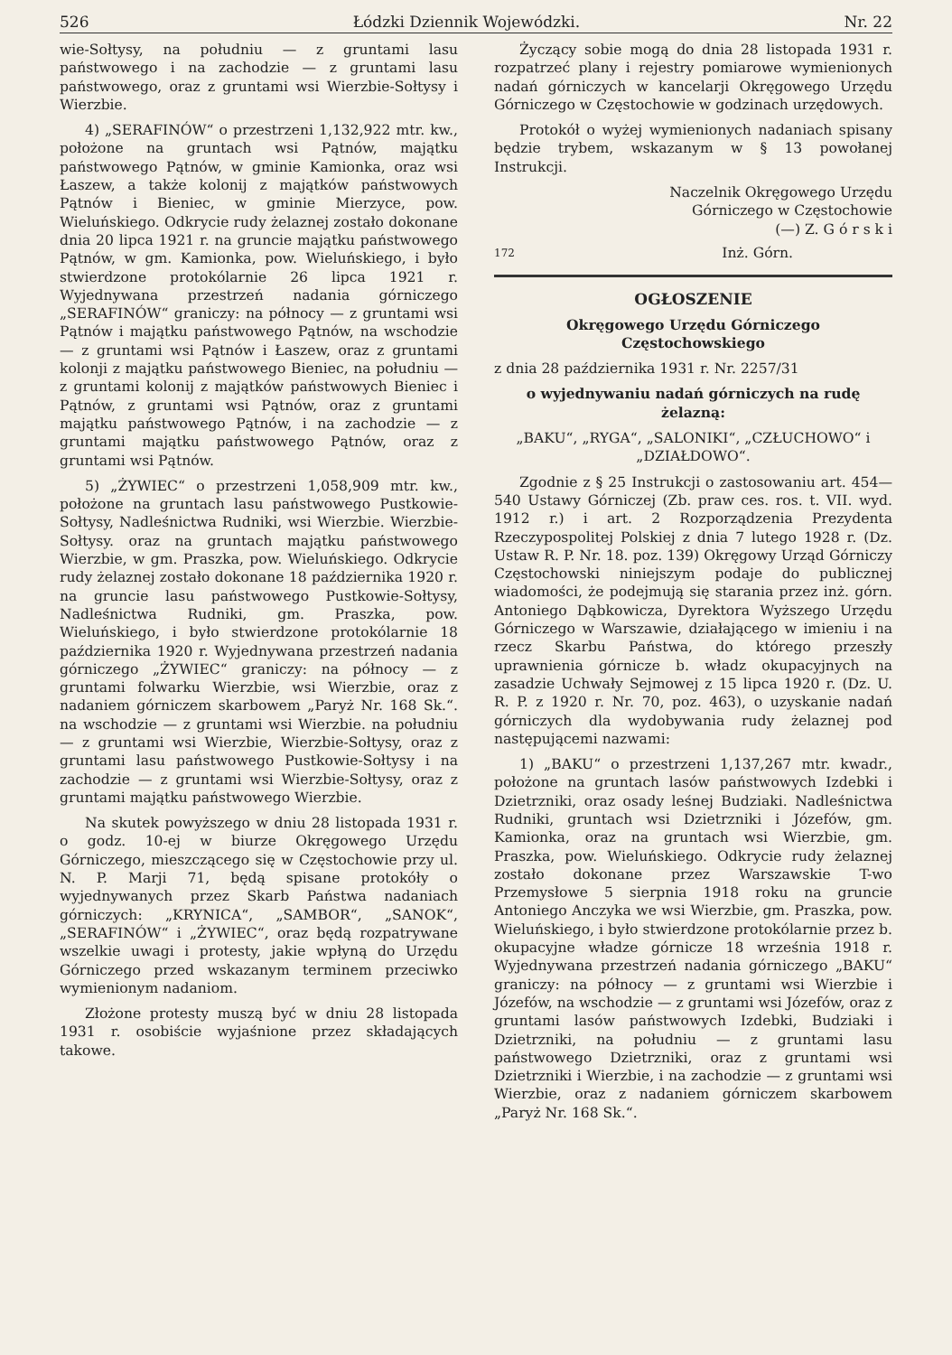526 Łódzki Dziennik Wojewódzki. Nr. 22
wie-Sołtysy, na południu — z gruntami lasu państwowego i na zachodzie — z gruntami lasu państwowego, oraz z gruntami wsi Wierzbie-Sołtysy i Wierzbie.
4) „SERAFINÓW“ o przestrzeni 1,132,922 mtr. kw., położone na gruntach wsi Pątnów, majątku państwowego Pątnów, w gminie Kamionka, oraz wsi Łaszew, a także kolonij z majątków państwowych Pątnów i Bieniec, w gminie Mierzyce, pow. Wieluńskiego. Odkrycie rudy żelaznej zostało dokonane dnia 20 lipca 1921 r. na gruncie majątku państwowego Pątnów, w gm. Kamionka, pow. Wieluńskiego, i było stwierdzone protokólarnie 26 lipca 1921 r. Wyjednywana przestrzeń nadania górniczego „SERAFINÓW“ graniczy: na północy — z gruntami wsi Pątnów i majątku państwowego Pątnów, na wschodzie — z gruntami wsi Pątnów i Łaszew, oraz z gruntami kolonji z majątku państwowego Bieniec, na południu — z gruntami kolonij z majątków państwowych Bieniec i Pątnów, z gruntami wsi Pątnów, oraz z gruntami majątku państwowego Pątnów, i na zachodzie — z gruntami majątku państwowego Pątnów, oraz z gruntami wsi Pątnów.
5) „ŻYWIEC“ o przestrzeni 1,058,909 mtr. kw., położone na gruntach lasu państwowego Pustkowie-Sołtysy, Nadleśnictwa Rudniki, wsi Wierzbie. Wierzbie-Sołtysy. oraz na gruntach majątku państwowego Wierzbie, w gm. Praszka, pow. Wieluńskiego. Odkrycie rudy żelaznej zostało dokonane 18 października 1920 r. na gruncie lasu państwowego Pustkowie-Sołtysy, Nadleśnictwa Rudniki, gm. Praszka, pow. Wieluńskiego, i było stwierdzone protokólarnie 18 października 1920 r. Wyjednywana przestrzeń nadania górniczego „ŻYWIEC“ graniczy: na północy — z gruntami folwarku Wierzbie, wsi Wierzbie, oraz z nadaniem górniczem skarbowem „Paryż Nr. 168 Sk.“. na wschodzie — z gruntami wsi Wierzbie. na południu — z gruntami wsi Wierzbie, Wierzbie-Sołtysy, oraz z gruntami lasu państwowego Pustkowie-Sołtysy i na zachodzie — z gruntami wsi Wierzbie-Sołtysy, oraz z gruntami majątku państwowego Wierzbie.
Na skutek powyższego w dniu 28 listopada 1931 r. o godz. 10-ej w biurze Okręgowego Urzędu Górniczego, mieszczącego się w Częstochowie przy ul. N. P. Marji 71, będą spisane protokóły o wyjednywanych przez Skarb Państwa nadaniach górniczych: „KRYNICA“, „SAMBOR“, „SANOK“, „SERAFINÓW“ i „ŻYWIEC“, oraz będą rozpatrywane wszelkie uwagi i protesty, jakie wpłyną do Urzędu Górniczego przed wskazanym terminem przeciwko wymienionym nadaniom.
Złożone protesty muszą być w dniu 28 listopada 1931 r. osobiście wyjaśnione przez składających takowe.
Życzący sobie mogą do dnia 28 listopada 1931 r. rozpatrzeć plany i rejestry pomiarowe wymienionych nadań górniczych w kancelarji Okręgowego Urzędu Górniczego w Częstochowie w godzinach urzędowych.
Protokół o wyżej wymienionych nadaniach spisany będzie trybem, wskazanym w § 13 powołanej Instrukcji.
Naczelnik Okręgowego Urzędu
Górniczego w Częstochowie
(—) Z. G ó r s k i
172 Inż. Górn.
OGŁOSZENIE
Okręgowego Urzędu Górniczego Częstochowskiego
z dnia 28 października 1931 r. Nr. 2257/31
o wyjednywaniu nadań górniczych na rudę żelazną:
„BAKU“, „RYGA“, „SALONIKI“, „CZŁUCHOWO“ i „DZIAŁDOWO“.
Zgodnie z § 25 Instrukcji o zastosowaniu art. 454—540 Ustawy Górniczej (Zb. praw ces. ros. t. VII. wyd. 1912 r.) i art. 2 Rozporządzenia Prezydenta Rzeczypospolitej Polskiej z dnia 7 lutego 1928 r. (Dz. Ustaw R. P. Nr. 18. poz. 139) Okręgowy Urząd Górniczy Częstochowski niniejszym podaje do publicznej wiadomości, że podejmują się starania przez inż. górn. Antoniego Dąbkowicza, Dyrektora Wyższego Urzędu Górniczego w Warszawie, działającego w imieniu i na rzecz Skarbu Państwa, do którego przeszły uprawnienia górnicze b. władz okupacyjnych na zasadzie Uchwały Sejmowej z 15 lipca 1920 r. (Dz. U. R. P. z 1920 r. Nr. 70, poz. 463), o uzyskanie nadań górniczych dla wydobywania rudy żelaznej pod następującemi nazwami:
1) „BAKU“ o przestrzeni 1,137,267 mtr. kwadr., położone na gruntach lasów państwowych Izdebki i Dzietrzniki, oraz osady leśnej Budziaki. Nadleśnictwa Rudniki, gruntach wsi Dzietrzniki i Józefów, gm. Kamionka, oraz na gruntach wsi Wierzbie, gm. Praszka, pow. Wieluńskiego. Odkrycie rudy żelaznej zostało dokonane przez Warszawskie T-wo Przemysłowe 5 sierpnia 1918 roku na gruncie Antoniego Anczyka we wsi Wierzbie, gm. Praszka, pow. Wieluńskiego, i było stwierdzone protokólarnie przez b. okupacyjne władze górnicze 18 września 1918 r. Wyjednywana przestrzeń nadania górniczego „BAKU“ graniczy: na północy — z gruntami wsi Wierzbie i Józefów, na wschodzie — z gruntami wsi Józefów, oraz z gruntami lasów państwowych Izdebki, Budziaki i Dzietrzniki, na południu — z gruntami lasu państwowego Dzietrzniki, oraz z gruntami wsi Dzietrzniki i Wierzbie, i na zachodzie — z gruntami wsi Wierzbie, oraz z nadaniem górniczem skarbowem „Paryż Nr. 168 Sk.“.